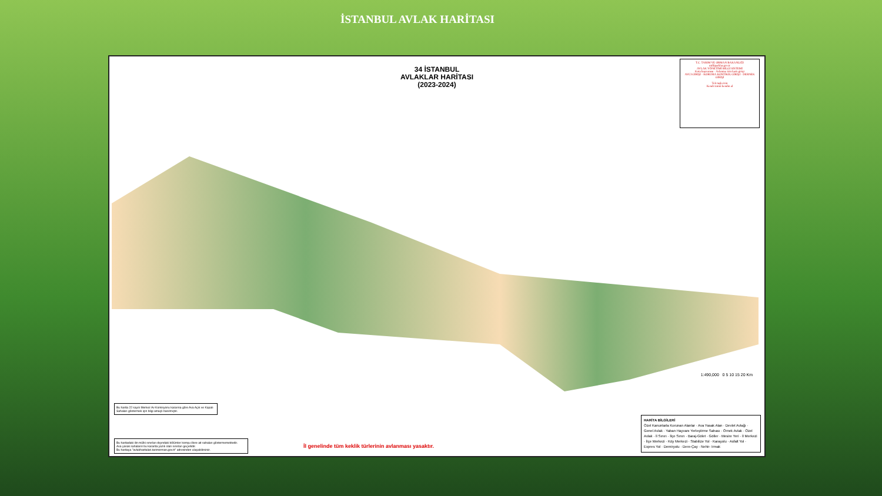İSTANBUL AVLAK HARİTASI
34 İSTANBUL
AVLAKLAR HARİTASI
(2023-2024)
T.C. TARIM VE ORMAN BAKANLIĞI
milliparklar.gov.tr
AVLAK YÖNETİMİ BİLGİ SİSTEMİ
Kota başvurusu · Avlanma izin kartı girişi
AVCI GİRİŞİ · KORUMA KONTROL GİRİŞİ · DERNEK GİRİŞİ
Tek tuşla izin
Kendi iznini kendin al
Bu harita 22 sayılı Merkez Av Komisyonu kararına göre Ava Açık ve Kapalı Sahaları göstermek için bilgi amaçlı basılmıştır.
Bu haritadaki ilin mülki sınırları dışındaki bölümler komşu illere ait sahaları göstermemektedir.
Ava yasak sahaların bu kararda yazılı olan sınırları geçerlidir.
Bu haritaya "avlakharitalari.tarimorman.gov.tr" adresinden ulaşabilirsiniz.
İl genelinde tüm keklik türlerinin avlanması yasaktır.
1:490,000 0 5 10 15 20 Km
HARİTA BİLGİLERİ
Özel Kanunlarla Korunan Alanlar · Ava Yasak Alan · Devlet Avlağı · Genel Avlak · Yaban Hayvanı Yerleştirme Sahası · Örnek Avlak · Özel Avlak · İl Sınırı · İlçe Sınırı · Baraj-Gölet · Göller · Mesire Yeri · İl Merkezi · İlçe Merkezi · Köy Merkezi · Stabilize Yol · Karayolu · Asfalt Yol · Expres Yol · Demiryolu · Dere-Çay · Nehir- Irmak